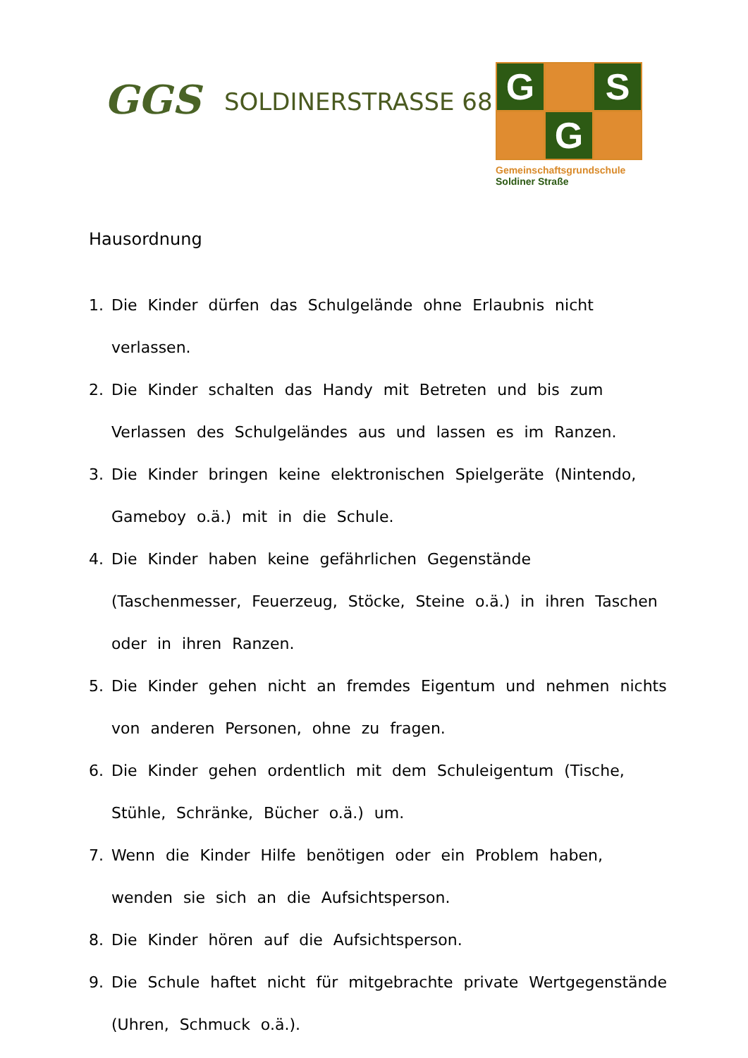GGS
SOLDINERSTRASSE 68
G
S
G
Gemeinschaftsgrundschule
Soldiner Straße
Hausordnung
1. Die Kinder dürfen das Schulgelände ohne Erlaubnis nicht verlassen.
2. Die Kinder schalten das Handy mit Betreten und bis zum Verlassen des Schulgeländes aus und lassen es im Ranzen.
3. Die Kinder bringen keine elektronischen Spielgeräte (Nintendo, Gameboy o.ä.) mit in die Schule.
4. Die Kinder haben keine gefährlichen Gegenstände (Taschenmesser, Feuerzeug, Stöcke, Steine o.ä.) in ihren Taschen oder in ihren Ranzen.
5. Die Kinder gehen nicht an fremdes Eigentum und nehmen nichts von anderen Personen, ohne zu fragen.
6. Die Kinder gehen ordentlich mit dem Schuleigentum (Tische, Stühle, Schränke, Bücher o.ä.) um.
7. Wenn die Kinder Hilfe benötigen oder ein Problem haben, wenden sie sich an die Aufsichtsperson.
8. Die Kinder hören auf die Aufsichtsperson.
9. Die Schule haftet nicht für mitgebrachte private Wertgegenstände (Uhren, Schmuck o.ä.).